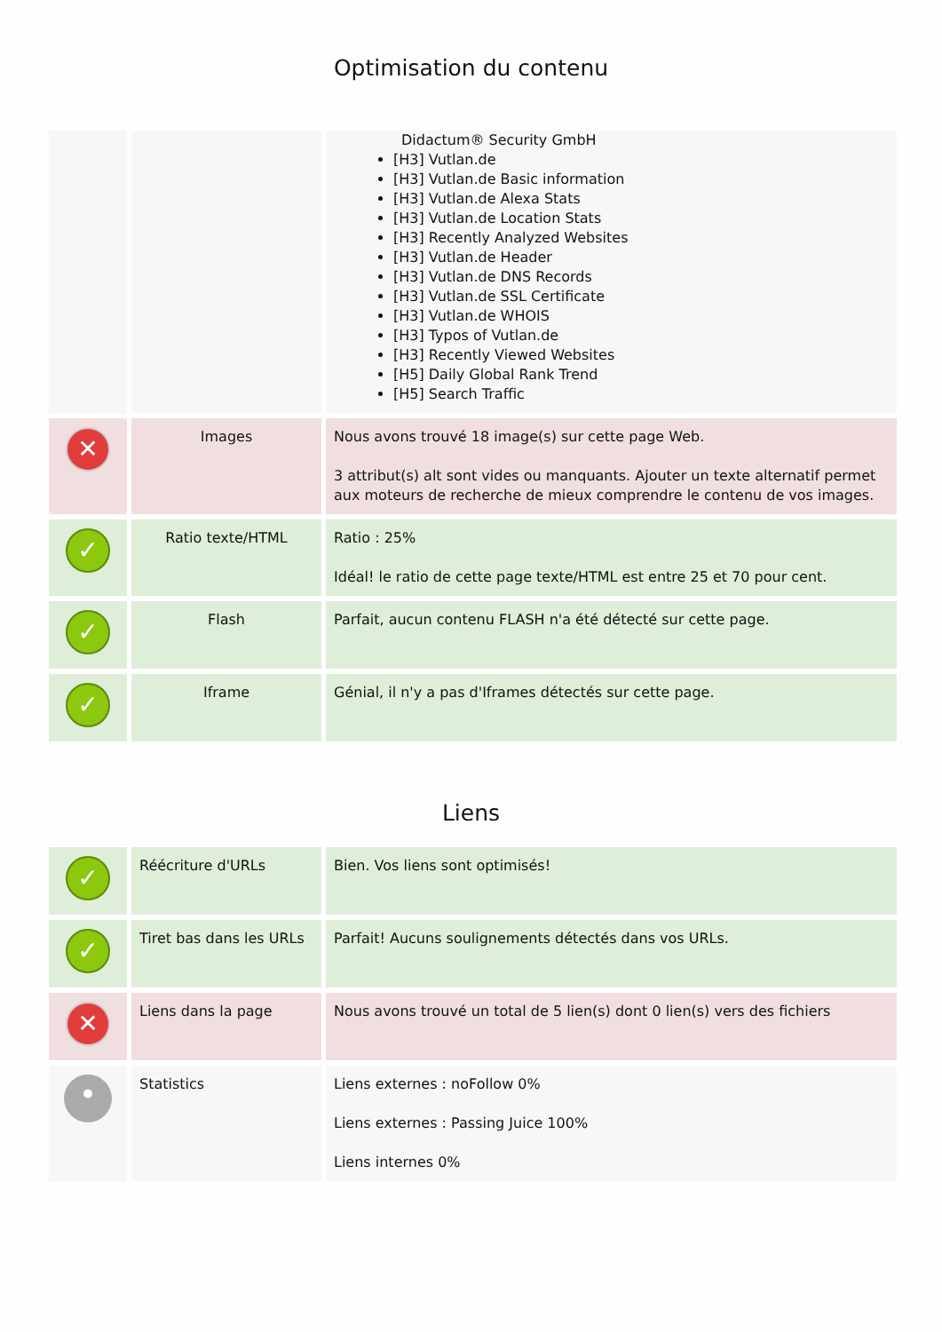Optimisation du contenu
| | | Didactum® Security GmbH [H3] Vutlan.de [H3] Vutlan.de Basic information [H3] Vutlan.de Alexa Stats [H3] Vutlan.de Location Stats [H3] Recently Analyzed Websites [H3] Vutlan.de Header [H3] Vutlan.de DNS Records [H3] Vutlan.de SSL Certificate [H3] Vutlan.de WHOIS [H3] Typos of Vutlan.de [H3] Recently Viewed Websites [H5] Daily Global Rank Trend [H5] Search Traffic |
| ✕ | Images | Nous avons trouvé 18 image(s) sur cette page Web. 3 attribut(s) alt sont vides ou manquants. Ajouter un texte alternatif permet aux moteurs de recherche de mieux comprendre le contenu de vos images. |
| ✓ | Ratio texte/HTML | Ratio : 25% Idéal! le ratio de cette page texte/HTML est entre 25 et 70 pour cent. |
| ✓ | Flash | Parfait, aucun contenu FLASH n'a été détecté sur cette page. |
| ✓ | Iframe | Génial, il n'y a pas d'Iframes détectés sur cette page. |
Liens
| ✓ | Réécriture d'URLs | Bien. Vos liens sont optimisés! |
| ✓ | Tiret bas dans les URLs | Parfait! Aucuns soulignements détectés dans vos URLs. |
| ✕ | Liens dans la page | Nous avons trouvé un total de 5 lien(s) dont 0 lien(s) vers des fichiers |
| • | Statistics | Liens externes : noFollow 0% Liens externes : Passing Juice 100% Liens internes 0% |